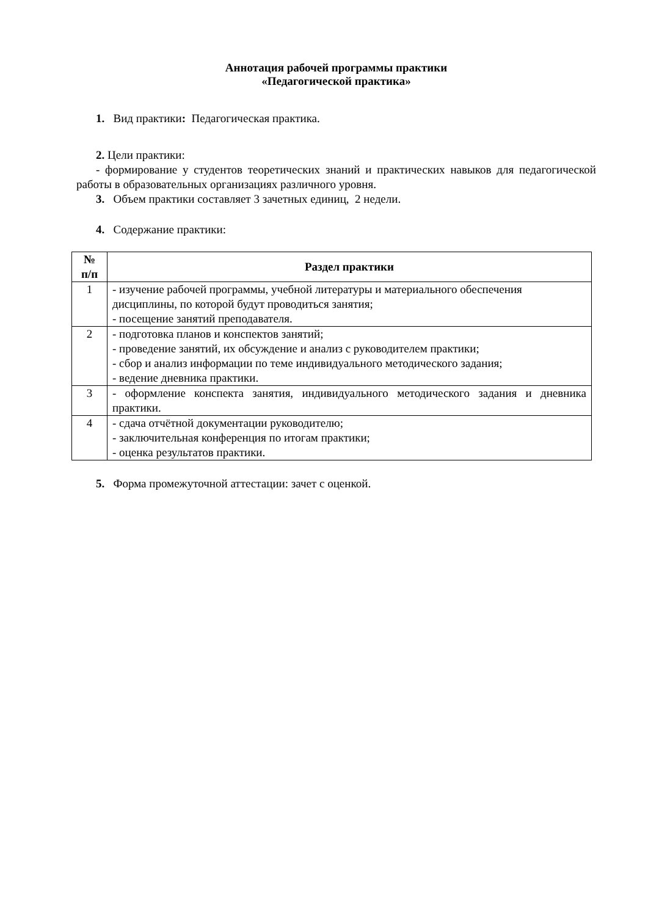Аннотация рабочей программы практики
«Педагогической практика»
1. Вид практики: Педагогическая практика.
2. Цели практики:
- формирование у студентов теоретических знаний и практических навыков для педагогической работы в образовательных организациях различного уровня.
3. Объем практики составляет 3 зачетных единиц, 2 недели.
4. Содержание практики:
| № п/п | Раздел практики |
| --- | --- |
| 1 | - изучение рабочей программы, учебной литературы и материального обеспечения дисциплины, по которой будут проводиться занятия; - посещение занятий преподавателя. |
| 2 | - подготовка планов и конспектов занятий; - проведение занятий, их обсуждение и анализ с руководителем практики; - сбор и анализ информации по теме индивидуального методического задания; - ведение дневника практики. |
| 3 | - оформление конспекта занятия, индивидуального методического задания и дневника практики. |
| 4 | - сдача отчётной документации руководителю; - заключительная конференция по итогам практики; - оценка результатов практики. |
5. Форма промежуточной аттестации: зачет с оценкой.